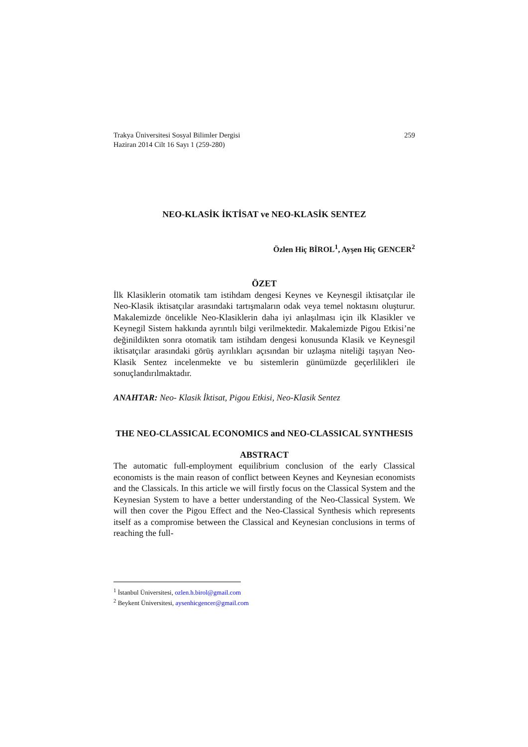259 Trakya Üniversitesi Sosyal Bilimler Dergisi
Haziran 2014 Cilt 16 Sayı 1 (259-280)
NEO-KLASİK İKTİSAT ve NEO-KLASİK SENTEZ
Özlen Hiç BİROL<sup>1</sup>, Ayşen Hiç GENCER<sup>2</sup>
ÖZET
İlk Klasiklerin otomatik tam istihdam dengesi Keynes ve Keynesgil iktisatçılar ile Neo-Klasik iktisatçılar arasındaki tartışmaların odak veya temel noktasını oluşturur. Makalemizde öncelikle Neo-Klasiklerin daha iyi anlaşılması için ilk Klasikler ve Keynegil Sistem hakkında ayrıntılı bilgi verilmektedir. Makalemizde Pigou Etkisi’ne değinildikten sonra otomatik tam istihdam dengesi konusunda Klasik ve Keynesgil iktisatçılar arasındaki görüş ayrılıkları açısından bir uzlaşma niteliği taşıyan Neo-Klasik Sentez incelenmekte ve bu sistemlerin günümüzde geçerlilikleri ile sonuçlandırılmaktadır.
ANAHTAR: Neo- Klasik İktisat, Pigou Etkisi, Neo-Klasik Sentez
THE NEO-CLASSICAL ECONOMICS and NEO-CLASSICAL SYNTHESIS
ABSTRACT
The automatic full-employment equilibrium conclusion of the early Classical economists is the main reason of conflict between Keynes and Keynesian economists and the Classicals. In this article we will firstly focus on the Classical System and the Keynesian System to have a better understanding of the Neo-Classical System. We will then cover the Pigou Effect and the Neo-Classical Synthesis which represents itself as a compromise between the Classical and Keynesian conclusions in terms of reaching the full-
<sup>1</sup> İstanbul Üniversitesi, ozlen.h.birol@gmail.com
<sup>2</sup> Beykent Üniversitesi, aysenhicgencer@gmail.com